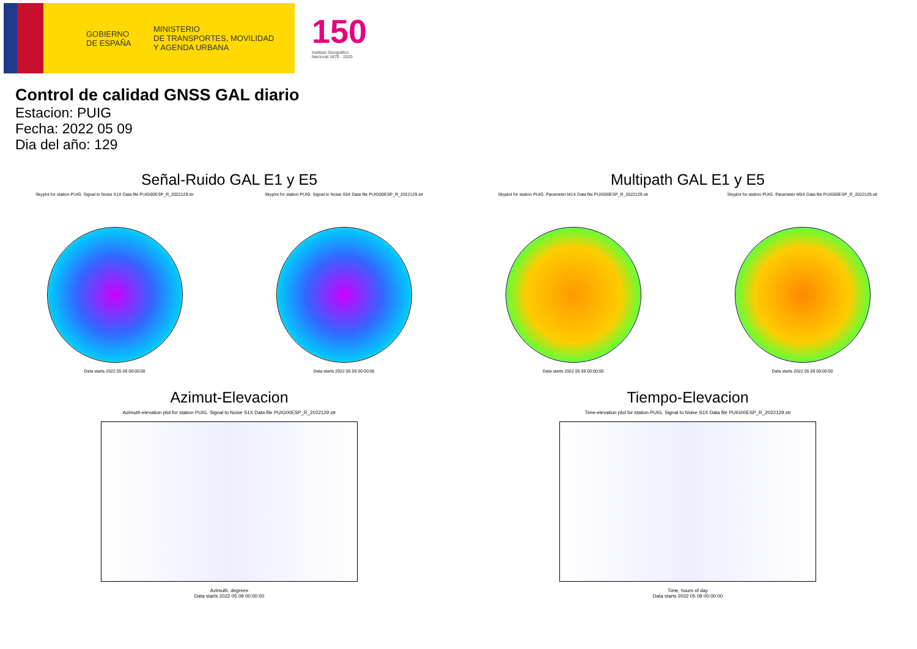GOBIERNO
DE ESPAÑA
MINISTERIO
DE TRANSPORTES, MOVILIDAD
Y AGENDA URBANA
150
Instituto Geográfico
Nacional 1870 · 2020
Control de calidad GNSS GAL diario
Estacion: PUIG
Fecha: 2022 05 09
Dia del año: 129
Señal-Ruido GAL E1 y E5
Skyplot for station PUIG. Signal to Noise S1X Data file PUIG00ESP_R_2022129.xtr
Data starts 2022 05 09 00:00:00
Skyplot for station PUIG. Signal to Noise S5X Data file PUIG00ESP_R_2022129.xtr
Data starts 2022 05 09 00:00:00
Multipath GAL E1 y E5
Skyplot for station PUIG. Parameter M1X Data file PUIG00ESP_R_2022129.xtr
Data starts 2022 05 09 00:00:00
Skyplot for station PUIG. Parameter M5X Data file PUIG00ESP_R_2022129.xtr
Data starts 2022 05 09 00:00:00
Azimut-Elevacion
Azimuth-elevation plot for station PUIG. Signal to Noise S1X Data file PUIG00ESP_R_2022129.xtr
Azimuth, degrees
Data starts 2022 05 09 00:00:00
Tiempo-Elevacion
Time-elevation plot for station PUIG. Signal to Noise S1X Data file PUIG00ESP_R_2022129.xtr
Time, hours of day
Data starts 2022 05 09 00:00:00